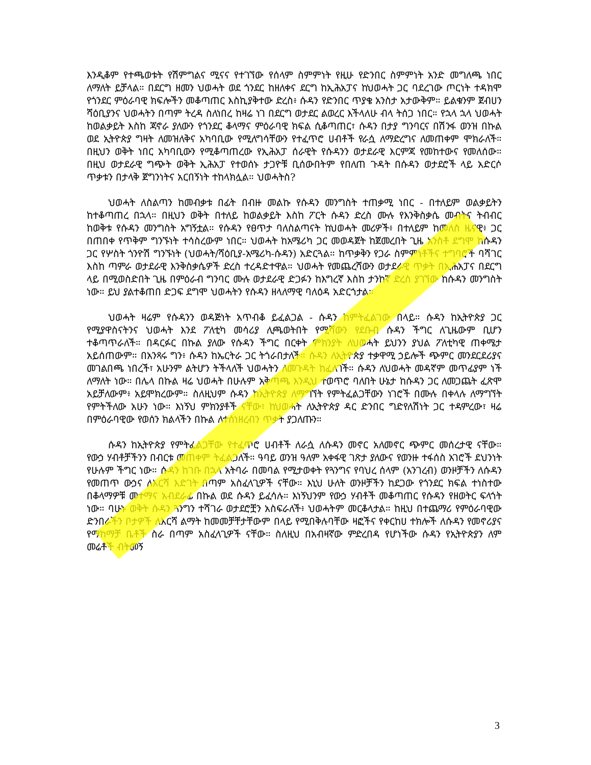እንዲቆም የተጫወቱት የሽምግልና ሚናና የተገኘው የሰላም ስምምነት የዚሁ የድንበር ስምምነት አንድ መግለጫ ነበር ለማለት ይቻላል። በደርግ ዘመን ህወሓት ወደ ጎንደር ከዘለቀና ደርግ ከኢሕአፓና ከህወሓት ጋር ባደረገው ጦርነት ተዳክሞ የጎንደር ምዕራባዊ ክፍሎችን መቆጣጠር እስኪያቅተው ድረስ፥ ሱዳን የድንበር ጥያቄ አንስታ አታውቅም። ይልቁንም ጀብሀን ሻዕቢያንና ህወሓትን በጣም ትረዳ ስለነበረ ከዛሬ ነገ በደርግ ወታደር ልወረር እችላለሁ ብላ ትሰጋ ነበር። የኋላ ኋላ ህወሓት ከወልቃይት እስከ ጃኖራ ያለውን የጎንደር ቆላማና ምዕራባዊ ክፍል ሲቆጣጠር፣ ሱዳን በታያ ግንባርና በሽንፋ ወንዝ በኩል ወደ ኢትዮጵያ ግዛት ለመዝለቅና አካባቢው የሚለግሳቸውን የተፈጥሮ ሀብቶች የራሷ ለማድረግና ለመጠቀም ሞክራለች። በዚህን ወቅት ነበር አካባቢውን የሚቆጣጠረው የኢሕአፓ ሰራዊት የሱዳንን ወታደራዊ እርምጃ የመከተውና የመለሰው። በዚህ ወታደራዊ ግጭት ወቅት ኢሕአፓ የተወሰኑ ታጋዮቹ ቢሰውበትም የበለጠ ጉዳት በሱዳን ወታደሮች ላይ አድርሶ ጥቃቱን በታላቅ ጀግንነትና አርበኝነት ተከላክሏል። ህወሓትስ?
ህወሓት ለስልጣን ከመብቃቱ በፊት በብዙ መልኩ የሱዳን መንግስት ተጠቃሚ ነበር - በተለይም ወልቃይትን ከተቆጣጠረ በኋላ። በዚህን ወቅት በተለይ ከወልቃይት እስከ ፖርት ሱዳን ድረስ ሙሉ የእንቅስቃሴ መብትና ትብብር ከወቅቱ የሱዳን መንግስት አግኝቷል። የሱዳን የፀጥታ ባለስልጣናት ከህወሓት መሪዎች፥ በተለይም ከመለስ ዜናዊ፥ ጋር በጠበቀ የጥቅም ግንኙነት ተሳስረውም ነበር። ህወሓት ከአሜሪካ ጋር መወዳጀት ከጀመረበት ጊዜ አንስቶ ደግሞ ከሱዳን ጋር የሦስት ጎንዮሽ ግንኙነት (ህወሓት/ሻዕቢያ-አሜሪካ-ሱዳን) አድርጓል። ከጥቃቅን የጋራ ስምምነቶችና ተግባሮች ባሻገር እስከ ጣምራ ወታደራዊ እንቅስቃሴዎች ድረስ ተረዳድተዋል። ህወሓት የመጨረሻውን ወታደራዊ ጥቃት በኢሕአፓና በደርግ ላይ በሚወስድበት ጊዜ በምዕራብ ግንባር ሙሉ ወታደራዊ ድጋፉን ከእግረኛ እስከ ታንከኛ ድረስ ያገኘው ከሱዳን መንግስት ነው። ይህ ያልተቆጠበ ድጋፍ ደግሞ ህወሓትን የሱዳን ዘላለማዊ ባለዕዳ አድርጎታል።
ህወሓት ዛሬም የሱዳንን ወዳጅነት አጥብቆ ይፈልጋል - ሱዳን ከምትፈልገው በላይ። ሱዳን ከኢትዮጵያ ጋር የሚያዋስናትንና ህወሓት እንደ ፖለቲካ መሳሪያ ሊጫወትበት የሚሻውን የደቡብ ሱዳን ችግር ለጊዜውም ቢሆን ተቆጣጥራለች። በዳርፉር በኩል ያለው የሱዳን ችግር በርቀት ምክንያት ለህወሓት ይህንን ያህል ፖለቲካዊ ጠቀሜታ አይሰጠውም። በአንጻሩ ግን፥ ሱዳን ከኤርትራ ጋር ትጎራበታለች። ሱዳን ለኢትዮጵያ ተቃዋሚ ኃይሎች ጭምር መንደርደሪያና መገልበጫ ነበረች፣ አሁንም ልትሆን ትችላለች ህወሓትን ለመጉዳት ከፈለገች። ሱዳን ለህወሓት መዳኛም መጥፊያም ነች ለማለት ነው። በሌላ በኩል ዛሬ ህወሓት በሁሉም አቅጣጫ እንዲህ ተወጥሮ ባለበት ሁኔታ ከሱዳን ጋር ለመጋጨት ፈጽሞ አይቻለውም፥ አይሞክረውም። ስለዚህም ሱዳን ከኢትዮጵያ ለማግኘት የምትፈልጋቸውን ነገሮች በሙሉ በቀላሉ ለማግኘት የምትችለው አሁን ነው። እነኝህ ምክንያቶች ናቸው፣ ከህወሓት ለኢትዮጵያ ዳር ድንበር ግድየለሽነት ጋር ተዳምረው፣ ዛሬ በምዕራባዊው የወሰን ክልላችን በኩል ለተሰነዘረብን ጥቃት ያጋለጡን።
ሱዳን ከኢትዮጵያ የምትፈልጋቸው የተፈጥሮ ሀብቶች ለራሷ ለሱዳን መኖር አለመኖር ጭምር መሰረታዊ ናቸው። የውኃ ሃብቶቻችንን በብርቱ መጠቀም ትፈልጋለች። ዓባይ ወንዝ ዓለም አቀፋዊ ገጽታ ያለውና የወንዙ ተፋሰስ አገሮች ደህንነት የሁሉም ችግር ነው። ሱዳን ከገቡ በኋላ አትባራ በመባል የሚታወቀት የጓንግና የባህረ ሰላም (አንገረብ) ወንዞቻችን ለሱዳን የመጠጥ ውኃና ለእርሻ እድገት በጣም አስፈላጊዎች ናቸው። እኒህ ሁለት ወንዞቻችን ከደጋው የጎንደር ክፍል ተነስተው በቆላማዎቹ መተማና አብደራፊ በኩል ወደ ሱዳን ይፈሳሉ። እነኝህንም የውኃ ሃብቶች መቆጣጠር የሱዳን የዘወትር ፍላጎት ነው። ባሁኑ ወቅት ሱዳን ጓንግን ተሻገራ ወታደሮቿን አስፍራለች፥ ህወሓትም መርቆላታል። ከዚህ በተጨማሪ የምዕራባዊው ድንበራችን ቦታዎች ለእርሻ ልማት ከመመቻቸታቸውም በላይ የሚበቅሉባቸው ዛፎችና የቀርከሀ ተክሎች ለሱዳን የመኖሪያና የማከማቻ ቤቶች ስራ በጣም አስፈላጊዎች ናቸው። ስለዚህ በአብዛኛው ምድረበዳ የሆነችው ሱዳን የኢትዮጵያን ለም መሬቶች ብትመኝ
3